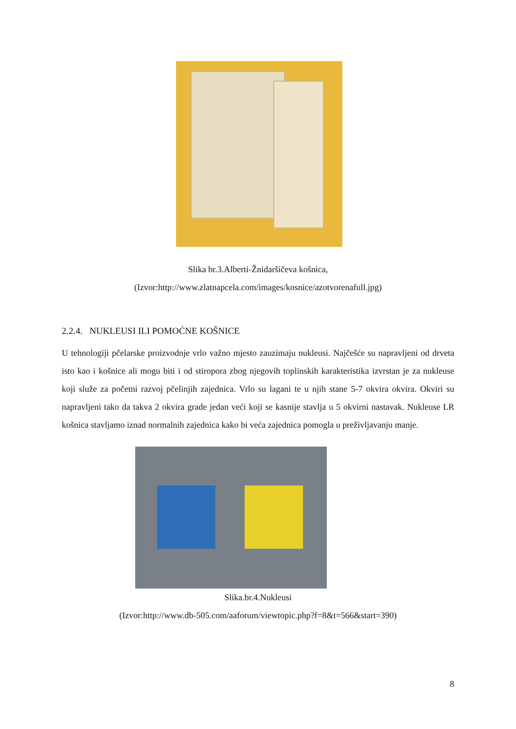Slika br.3.Alberti-Žnidaršičeva košnica,
(Izvor:http://www.zlatnapcela.com/images/kosnice/azotvorenafull.jpg)
2.2.4. NUKLEUSI ILI POMOĆNE KOŠNICE
U tehnologiji pčelarske proizvodnje vrlo važno mjesto zauzimaju nukleusi. Najčešće su napravljeni od drveta isto kao i košnice ali mogu biti i od stiropora zbog njegovih toplinskih karakteristika izvrstan je za nukleuse koji služe za početni razvoj pčelinjih zajednica. Vrlo su lagani te u njih stane 5-7 okvira okvira. Okviri su napravljeni tako da takva 2 okvira grade jedan veći koji se kasnije stavlja u 5 okvirni nastavak. Nukleuse LR košnica stavljamo iznad normalnih zajednica kako bi veća zajednica pomogla u preživljavanju manje.
Slika.br.4.Nukleusi
(Izvor:http://www.db-505.com/aaforum/viewtopic.php?f=8&t=566&start=390)
8